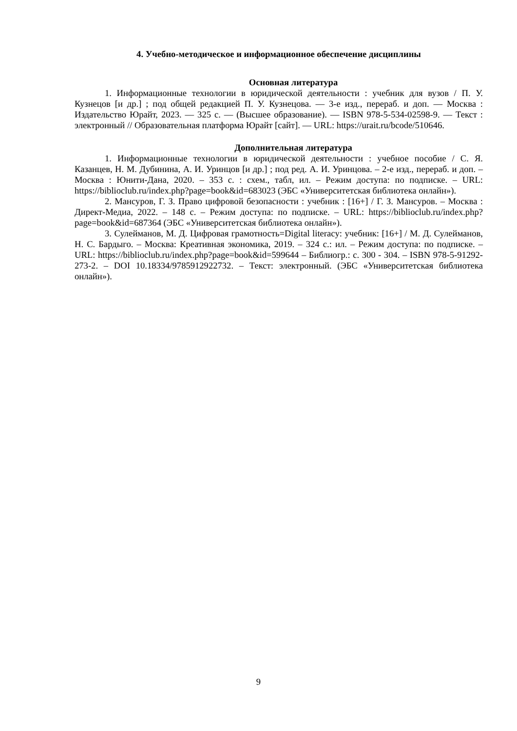4. Учебно-методическое и информационное обеспечение дисциплины
Основная литература
1. Информационные технологии в юридической деятельности : учебник для вузов / П. У. Кузнецов [и др.] ; под общей редакцией П. У. Кузнецова. — 3-е изд., перераб. и доп. — Москва : Издательство Юрайт, 2023. — 325 с. — (Высшее образование). — ISBN 978-5-534-02598-9. — Текст : электронный // Образовательная платформа Юрайт [сайт]. — URL: https://urait.ru/bcode/510646.
Дополнительная литература
1. Информационные технологии в юридической деятельности : учебное пособие / С. Я. Казанцев, Н. М. Дубинина, А. И. Уринцов [и др.] ; под ред. А. И. Уринцова. – 2-е изд., перераб. и доп. – Москва : Юнити-Дана, 2020. – 353 с. : схем., табл, ил. – Режим доступа: по подписке. – URL: https://biblioclub.ru/index.php?page=book&id=683023 (ЭБС «Университетская библиотека онлайн»).
2. Мансуров, Г. З. Право цифровой безопасности : учебник : [16+] / Г. З. Мансуров. – Москва : Директ-Медиа, 2022. – 148 с. – Режим доступа: по подписке. – URL: https://biblioclub.ru/index.php?page=book&id=687364 (ЭБС «Университетская библиотека онлайн»).
3. Сулейманов, М. Д. Цифровая грамотность=Digital literacy: учебник: [16+] / М. Д. Сулейманов, Н. С. Бардыго. – Москва: Креативная экономика, 2019. – 324 с.: ил. – Режим доступа: по подписке. – URL: https://biblioclub.ru/index.php?page=book&id=599644 – Библиогр.: с. 300 - 304. – ISBN 978-5-91292-273-2. – DOI 10.18334/9785912922732. – Текст: электронный. (ЭБС «Университетская библиотека онлайн»).
9